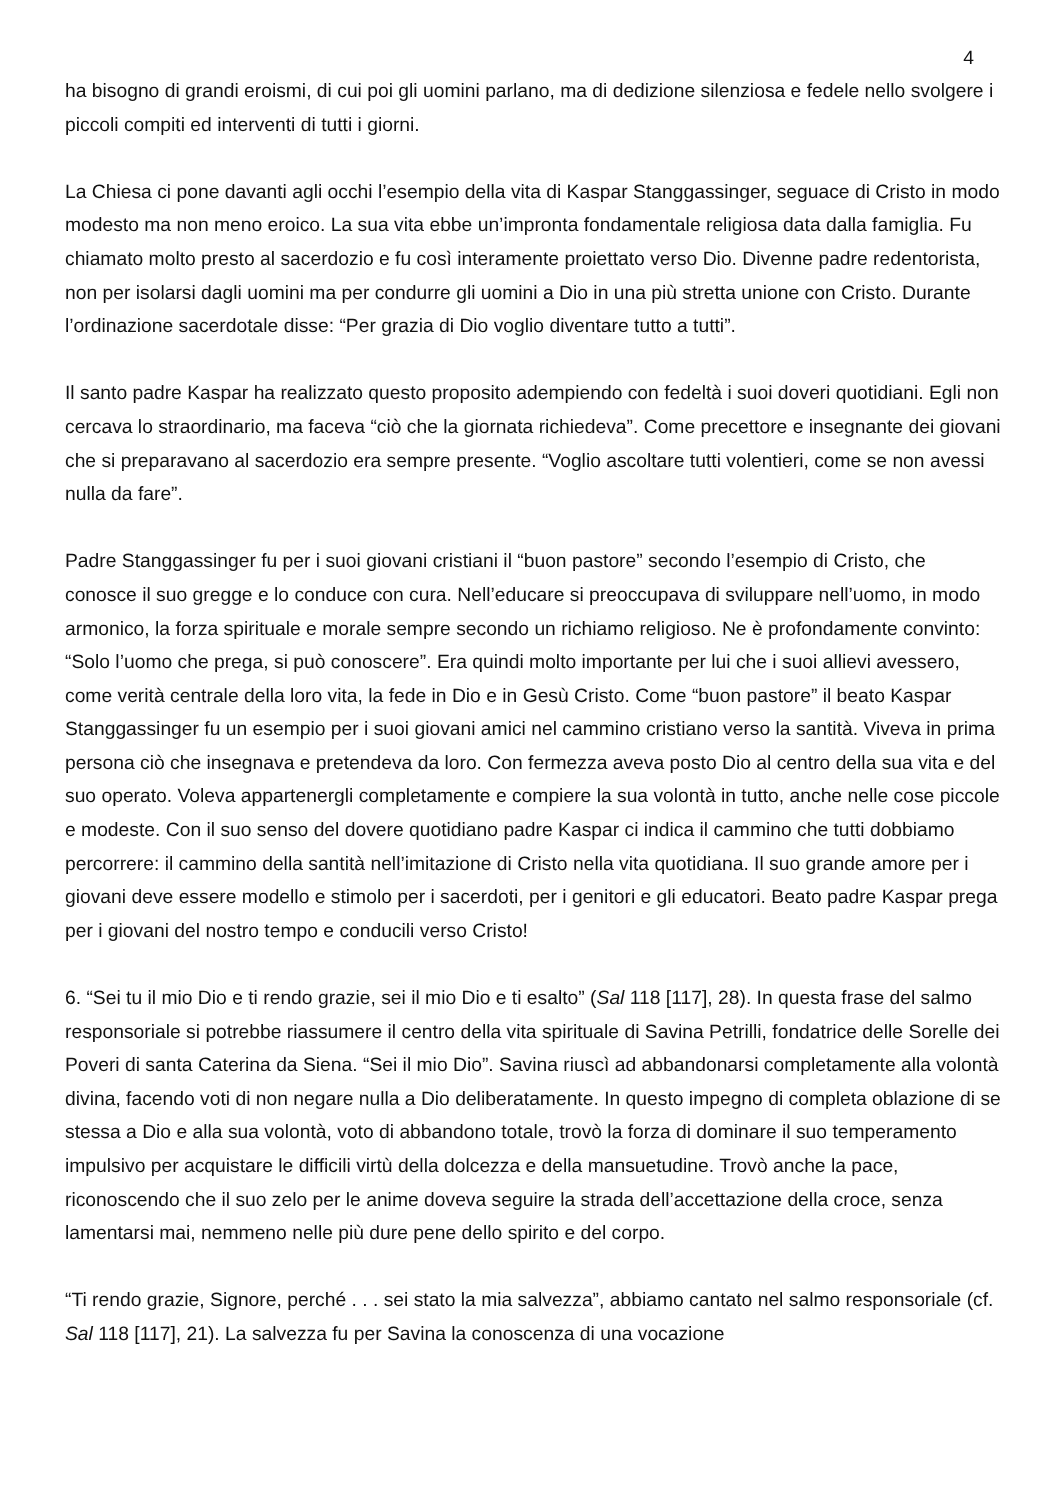4
ha bisogno di grandi eroismi, di cui poi gli uomini parlano, ma di dedizione silenziosa e fedele nello svolgere i piccoli compiti ed interventi di tutti i giorni.
La Chiesa ci pone davanti agli occhi l’esempio della vita di Kaspar Stanggassinger, seguace di Cristo in modo modesto ma non meno eroico. La sua vita ebbe un’impronta fondamentale religiosa data dalla famiglia. Fu chiamato molto presto al sacerdozio e fu così interamente proiettato verso Dio. Divenne padre redentorista, non per isolarsi dagli uomini ma per condurre gli uomini a Dio in una più stretta unione con Cristo. Durante l’ordinazione sacerdotale disse: “Per grazia di Dio voglio diventare tutto a tutti”.
Il santo padre Kaspar ha realizzato questo proposito adempiendo con fedeltà i suoi doveri quotidiani. Egli non cercava lo straordinario, ma faceva “ciò che la giornata richiedeva”. Come precettore e insegnante dei giovani che si preparavano al sacerdozio era sempre presente. “Voglio ascoltare tutti volentieri, come se non avessi nulla da fare”.
Padre Stanggassinger fu per i suoi giovani cristiani il “buon pastore” secondo l’esempio di Cristo, che conosce il suo gregge e lo conduce con cura. Nell’educare si preoccupava di sviluppare nell’uomo, in modo armonico, la forza spirituale e morale sempre secondo un richiamo religioso. Ne è profondamente convinto: “Solo l’uomo che prega, si può conoscere”. Era quindi molto importante per lui che i suoi allievi avessero, come verità centrale della loro vita, la fede in Dio e in Gesù Cristo. Come “buon pastore” il beato Kaspar Stanggassinger fu un esempio per i suoi giovani amici nel cammino cristiano verso la santità. Viveva in prima persona ciò che insegnava e pretendeva da loro. Con fermezza aveva posto Dio al centro della sua vita e del suo operato. Voleva appartenergli completamente e compiere la sua volontà in tutto, anche nelle cose piccole e modeste. Con il suo senso del dovere quotidiano padre Kaspar ci indica il cammino che tutti dobbiamo percorrere: il cammino della santità nell’imitazione di Cristo nella vita quotidiana. Il suo grande amore per i giovani deve essere modello e stimolo per i sacerdoti, per i genitori e gli educatori. Beato padre Kaspar prega per i giovani del nostro tempo e conducili verso Cristo!
6. “Sei tu il mio Dio e ti rendo grazie, sei il mio Dio e ti esalto” (Sal 118 [117], 28). In questa frase del salmo responsoriale si potrebbe riassumere il centro della vita spirituale di Savina Petrilli, fondatrice delle Sorelle dei Poveri di santa Caterina da Siena. “Sei il mio Dio”. Savina riuscì ad abbandonarsi completamente alla volontà divina, facendo voti di non negare nulla a Dio deliberatamente. In questo impegno di completa oblazione di se stessa a Dio e alla sua volontà, voto di abbandono totale, trovò la forza di dominare il suo temperamento impulsivo per acquistare le difficili virtù della dolcezza e della mansuetudine. Trovò anche la pace, riconoscendo che il suo zelo per le anime doveva seguire la strada dell’accettazione della croce, senza lamentarsi mai, nemmeno nelle più dure pene dello spirito e del corpo.
“Ti rendo grazie, Signore, perché . . . sei stato la mia salvezza”, abbiamo cantato nel salmo responsoriale (cf. Sal 118 [117], 21). La salvezza fu per Savina la conoscenza di una vocazione